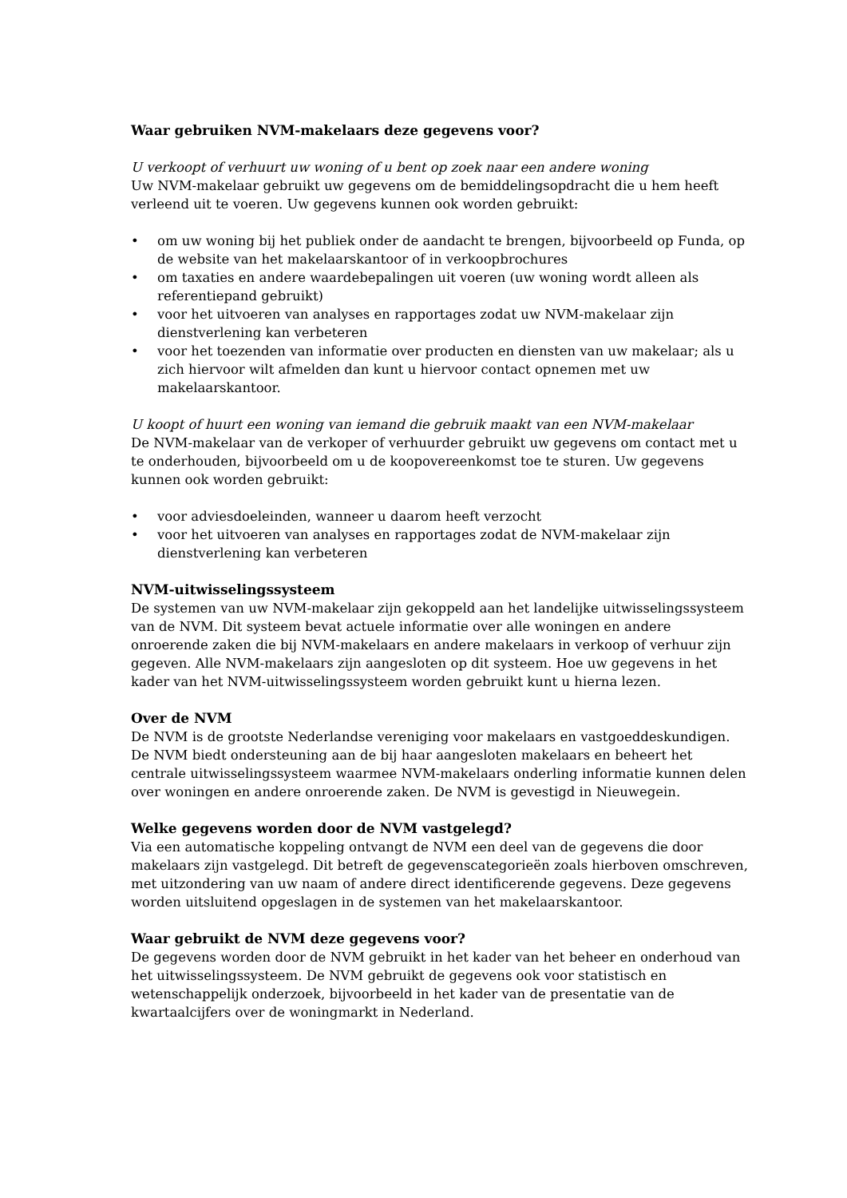Waar gebruiken NVM-makelaars deze gegevens voor?
U verkoopt of verhuurt uw woning of u bent op zoek naar een andere woning
Uw NVM-makelaar gebruikt uw gegevens om de bemiddelingsopdracht die u hem heeft verleend uit te voeren. Uw gegevens kunnen ook worden gebruikt:
• om uw woning bij het publiek onder de aandacht te brengen, bijvoorbeeld op Funda, op de website van het makelaarskantoor of in verkoopbrochures
• om taxaties en andere waardebepalingen uit voeren (uw woning wordt alleen als referentiepand gebruikt)
• voor het uitvoeren van analyses en rapportages zodat uw NVM-makelaar zijn dienstverlening kan verbeteren
• voor het toezenden van informatie over producten en diensten van uw makelaar; als u zich hiervoor wilt afmelden dan kunt u hiervoor contact opnemen met uw makelaarskantoor.
U koopt of huurt een woning van iemand die gebruik maakt van een NVM-makelaar
De NVM-makelaar van de verkoper of verhuurder gebruikt uw gegevens om contact met u te onderhouden, bijvoorbeeld om u de koopovereenkomst toe te sturen. Uw gegevens kunnen ook worden gebruikt:
• voor adviesdoeleinden, wanneer u daarom heeft verzocht
• voor het uitvoeren van analyses en rapportages zodat de NVM-makelaar zijn dienstverlening kan verbeteren
NVM-uitwisselingssysteem
De systemen van uw NVM-makelaar zijn gekoppeld aan het landelijke uitwisselingssysteem van de NVM. Dit systeem bevat actuele informatie over alle woningen en andere onroerende zaken die bij NVM-makelaars en andere makelaars in verkoop of verhuur zijn gegeven. Alle NVM-makelaars zijn aangesloten op dit systeem. Hoe uw gegevens in het kader van het NVM-uitwisselingssysteem worden gebruikt kunt u hierna lezen.
Over de NVM
De NVM is de grootste Nederlandse vereniging voor makelaars en vastgoeddeskundigen. De NVM biedt ondersteuning aan de bij haar aangesloten makelaars en beheert het centrale uitwisselingssysteem waarmee NVM-makelaars onderling informatie kunnen delen over woningen en andere onroerende zaken. De NVM is gevestigd in Nieuwegein.
Welke gegevens worden door de NVM vastgelegd?
Via een automatische koppeling ontvangt de NVM een deel van de gegevens die door makelaars zijn vastgelegd. Dit betreft de gegevenscategorieën zoals hierboven omschreven, met uitzondering van uw naam of andere direct identificerende gegevens. Deze gegevens worden uitsluitend opgeslagen in de systemen van het makelaarskantoor.
Waar gebruikt de NVM deze gegevens voor?
De gegevens worden door de NVM gebruikt in het kader van het beheer en onderhoud van het uitwisselingssysteem. De NVM gebruikt de gegevens ook voor statistisch en wetenschappelijk onderzoek, bijvoorbeeld in het kader van de presentatie van de kwartaalcijfers over de woningmarkt in Nederland.